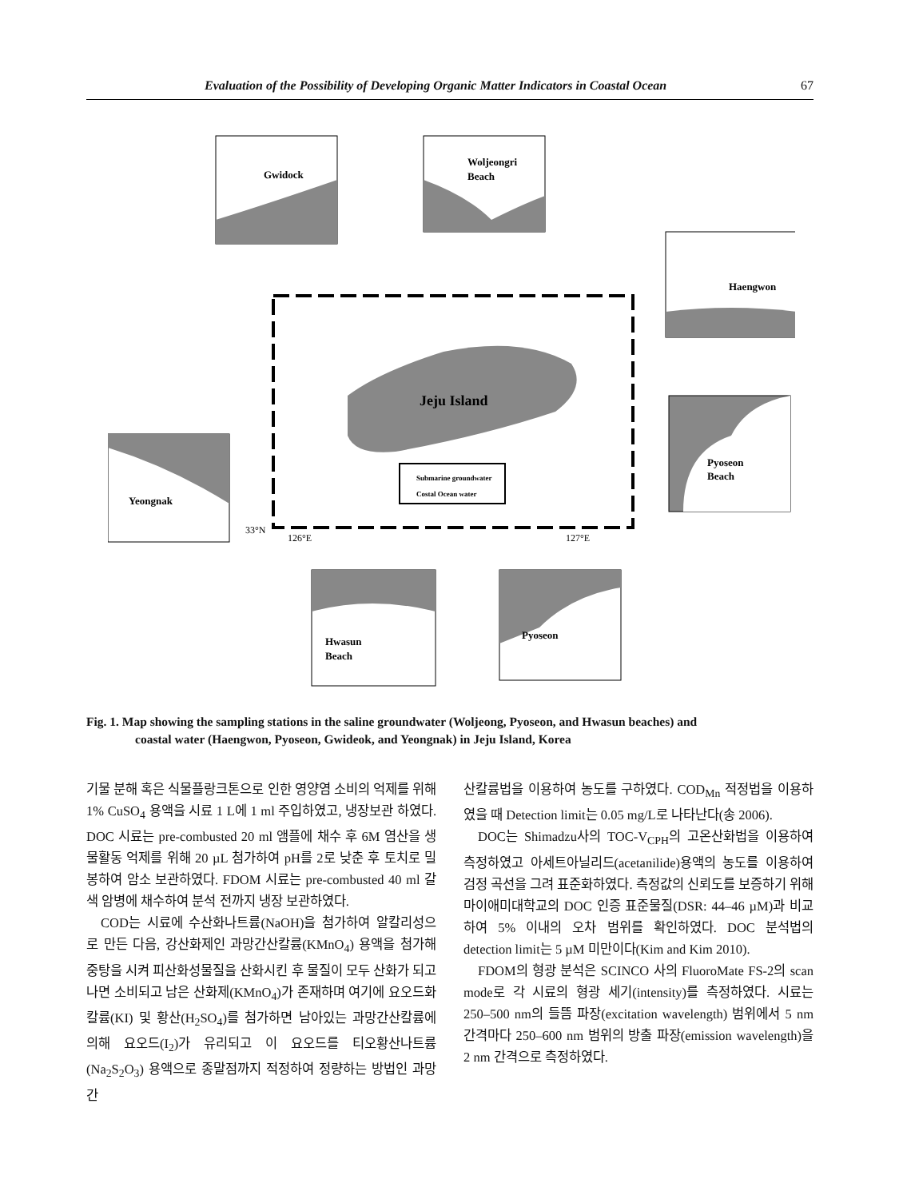Evaluation of the Possibility of Developing Organic Matter Indicators in Coastal Ocean 67
Jeju Island
Gwidock
Woljeongri
Beach
Haengwon
Pyoseon
Beach
Yeongnak
Hwasun
Beach
Pyoseon
Submarine groundwater
Costal Ocean water
126°E
127°E
33°N
Fig. 1. Map showing the sampling stations in the saline groundwater (Woljeong, Pyoseon, and Hwasun beaches) and
coastal water (Haengwon, Pyoseon, Gwideok, and Yeongnak) in Jeju Island, Korea
기물 분해 혹은 식물플랑크톤으로 인한 영양염 소비의 억제를 위해 1% CuSO<sub>4</sub> 용액을 시료 1 L에 1 ml 주입하였고, 냉장보관 하였다. DOC 시료는 pre-combusted 20 ml 앰플에 채수 후 6M 염산을 생물활동 억제를 위해 20 µL 첨가하여 pH를 2로 낮춘 후 토치로 밀봉하여 암소 보관하였다. FDOM 시료는 pre-combusted 40 ml 갈색 암병에 채수하여 분석 전까지 냉장 보관하였다.
COD는 시료에 수산화나트륨(NaOH)을 첨가하여 알칼리성으로 만든 다음, 강산화제인 과망간산칼륨(KMnO<sub>4</sub>) 용액을 첨가해 중탕을 시켜 피산화성물질을 산화시킨 후 물질이 모두 산화가 되고 나면 소비되고 남은 산화제(KMnO<sub>4</sub>)가 존재하며 여기에 요오드화칼륨(KI) 및 황산(H<sub>2</sub>SO<sub>4</sub>)를 첨가하면 남아있는 과망간산칼륨에 의해 요오드(I<sub>2</sub>)가 유리되고 이 요오드를 티오황산나트륨(Na<sub>2</sub>S<sub>2</sub>O<sub>3</sub>) 용액으로 종말점까지 적정하여 정량하는 방법인 과망간
산칼륨법을 이용하여 농도를 구하였다. COD<sub>Mn</sub> 적정법을 이용하였을 때 Detection limit는 0.05 mg/L로 나타난다(송 2006).
DOC는 Shimadzu사의 TOC-V<sub>CPH</sub>의 고온산화법을 이용하여 측정하였고 아세트아닐리드(acetanilide)용액의 농도를 이용하여 검정 곡선을 그려 표준화하였다. 측정값의 신뢰도를 보증하기 위해 마이애미대학교의 DOC 인증 표준물질(DSR: 44–46 µM)과 비교하여 5% 이내의 오차 범위를 확인하였다. DOC 분석법의 detection limit는 5 µM 미만이다(Kim and Kim 2010).
FDOM의 형광 분석은 SCINCO 사의 FluoroMate FS-2의 scan mode로 각 시료의 형광 세기(intensity)를 측정하였다. 시료는 250–500 nm의 들뜸 파장(excitation wavelength) 범위에서 5 nm 간격마다 250–600 nm 범위의 방출 파장(emission wavelength)을 2 nm 간격으로 측정하였다.